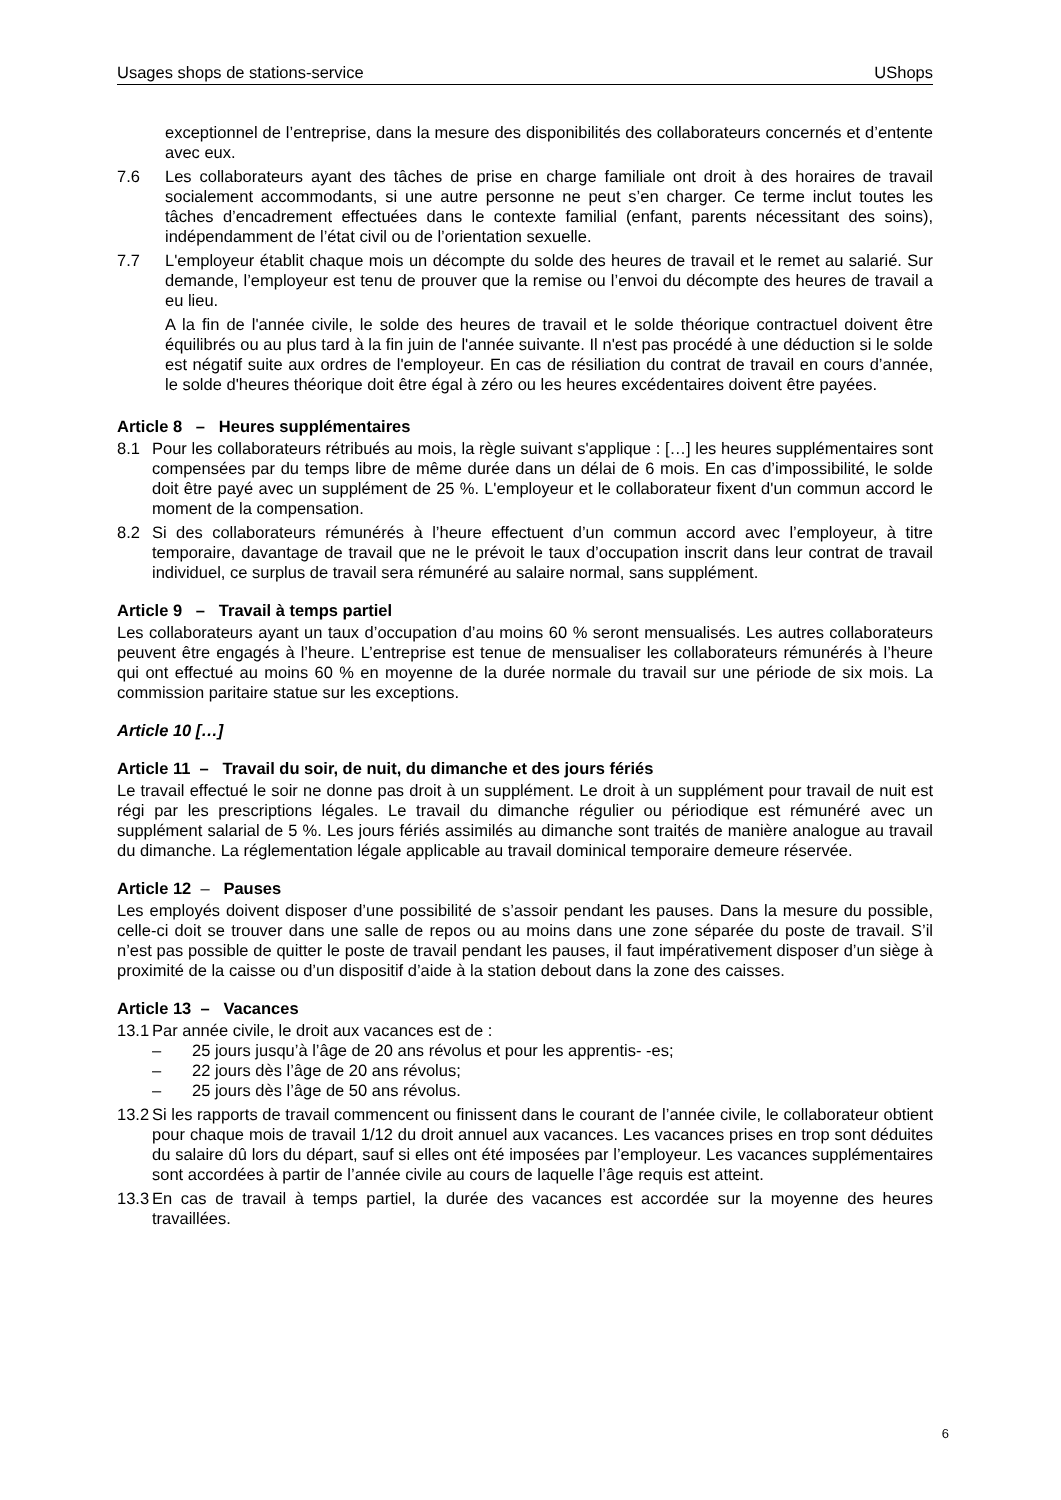Usages shops de stations-service UShops
exceptionnel de l’entreprise, dans la mesure des disponibilités des collaborateurs concernés et d’entente avec eux.
7.6 Les collaborateurs ayant des tâches de prise en charge familiale ont droit à des horaires de travail socialement accommodants, si une autre personne ne peut s’en charger. Ce terme inclut toutes les tâches d’encadrement effectuées dans le contexte familial (enfant, parents nécessitant des soins), indépendamment de l’état civil ou de l’orientation sexuelle.
7.7 L'employeur établit chaque mois un décompte du solde des heures de travail et le remet au salarié. Sur demande, l’employeur est tenu de prouver que la remise ou l’envoi du décompte des heures de travail a eu lieu.
A la fin de l'année civile, le solde des heures de travail et le solde théorique contractuel doivent être équilibrés ou au plus tard à la fin juin de l'année suivante. Il n'est pas procédé à une déduction si le solde est négatif suite aux ordres de l'employeur. En cas de résiliation du contrat de travail en cours d’année, le solde d'heures théorique doit être égal à zéro ou les heures excédentaires doivent être payées.
Article 8 – Heures supplémentaires
8.1 Pour les collaborateurs rétribués au mois, la règle suivant s'applique : […] les heures supplémentaires sont compensées par du temps libre de même durée dans un délai de 6 mois. En cas d’impossibilité, le solde doit être payé avec un supplément de 25 %. L'employeur et le collaborateur fixent d'un commun accord le moment de la compensation.
8.2 Si des collaborateurs rémunérés à l’heure effectuent d’un commun accord avec l’employeur, à titre temporaire, davantage de travail que ne le prévoit le taux d’occupation inscrit dans leur contrat de travail individuel, ce surplus de travail sera rémunéré au salaire normal, sans supplément.
Article 9 – Travail à temps partiel
Les collaborateurs ayant un taux d’occupation d’au moins 60 % seront mensualisés. Les autres collaborateurs peuvent être engagés à l’heure. L’entreprise est tenue de mensualiser les collaborateurs rémunérés à l’heure qui ont effectué au moins 60 % en moyenne de la durée normale du travail sur une période de six mois. La commission paritaire statue sur les exceptions.
Article 10 […]
Article 11 – Travail du soir, de nuit, du dimanche et des jours fériés
Le travail effectué le soir ne donne pas droit à un supplément. Le droit à un supplément pour travail de nuit est régi par les prescriptions légales. Le travail du dimanche régulier ou périodique est rémunéré avec un supplément salarial de 5 %. Les jours fériés assimilés au dimanche sont traités de manière analogue au travail du dimanche. La réglementation légale applicable au travail dominical temporaire demeure réservée.
Article 12 – Pauses
Les employés doivent disposer d’une possibilité de s’assoir pendant les pauses. Dans la mesure du possible, celle-ci doit se trouver dans une salle de repos ou au moins dans une zone séparée du poste de travail. S’il n’est pas possible de quitter le poste de travail pendant les pauses, il faut impérativement disposer d’un siège à proximité de la caisse ou d’un dispositif d’aide à la station debout dans la zone des caisses.
Article 13 – Vacances
13.1 Par année civile, le droit aux vacances est de :
– 25 jours jusqu’à l’âge de 20 ans révolus et pour les apprentis- -es;
– 22 jours dès l’âge de 20 ans révolus;
– 25 jours dès l’âge de 50 ans révolus.
13.2 Si les rapports de travail commencent ou finissent dans le courant de l’année civile, le collaborateur obtient pour chaque mois de travail 1/12 du droit annuel aux vacances. Les vacances prises en trop sont déduites du salaire dû lors du départ, sauf si elles ont été imposées par l’employeur. Les vacances supplémentaires sont accordées à partir de l’année civile au cours de laquelle l’âge requis est atteint.
13.3 En cas de travail à temps partiel, la durée des vacances est accordée sur la moyenne des heures travaillées.
6